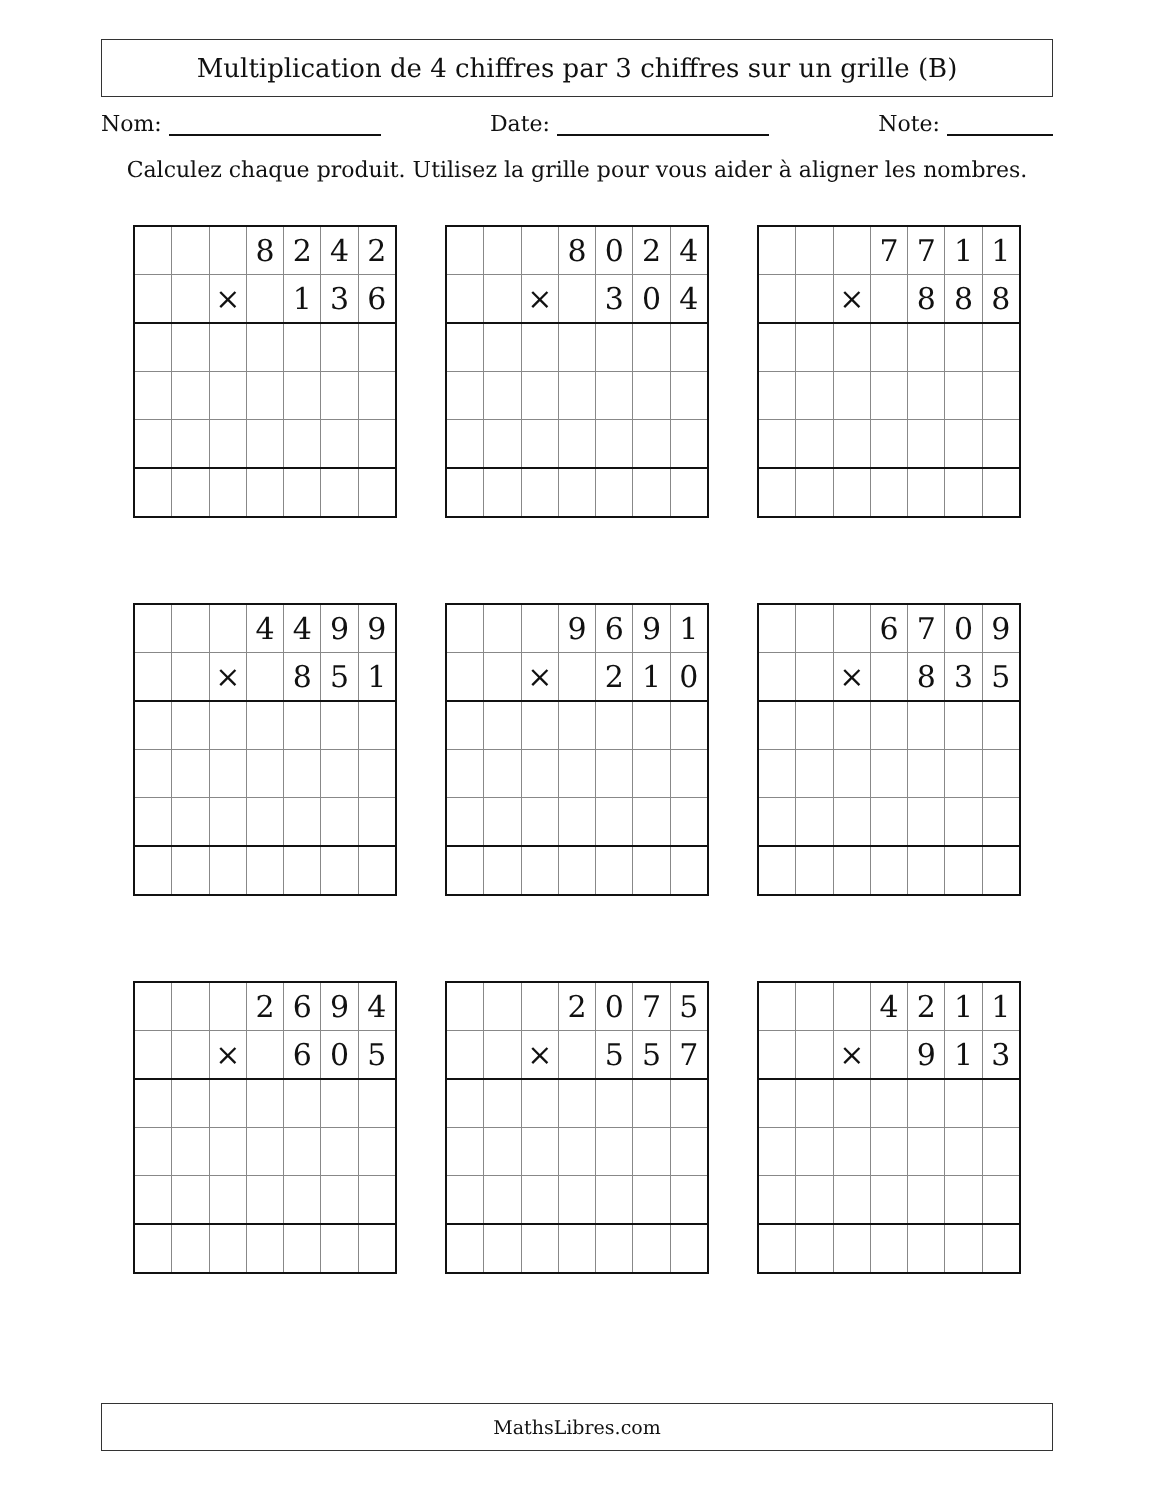Multiplication de 4 chiffres par 3 chiffres sur un grille (B)
Nom: Date: Note:
Calculez chaque produit. Utilisez la grille pour vous aider à aligner les nombres.
| | | | 8 | 2 | 4 | 2 |
| | | × | | 1 | 3 | 6 |
| | | | 8 | 0 | 2 | 4 |
| | | × | | 3 | 0 | 4 |
| | | | 7 | 7 | 1 | 1 |
| | | × | | 8 | 8 | 8 |
| | | | 4 | 4 | 9 | 9 |
| | | × | | 8 | 5 | 1 |
| | | | 9 | 6 | 9 | 1 |
| | | × | | 2 | 1 | 0 |
| | | | 6 | 7 | 0 | 9 |
| | | × | | 8 | 3 | 5 |
| | | | 2 | 6 | 9 | 4 |
| | | × | | 6 | 0 | 5 |
| | | | 2 | 0 | 7 | 5 |
| | | × | | 5 | 5 | 7 |
| | | | 4 | 2 | 1 | 1 |
| | | × | | 9 | 1 | 3 |
MathsLibres.com